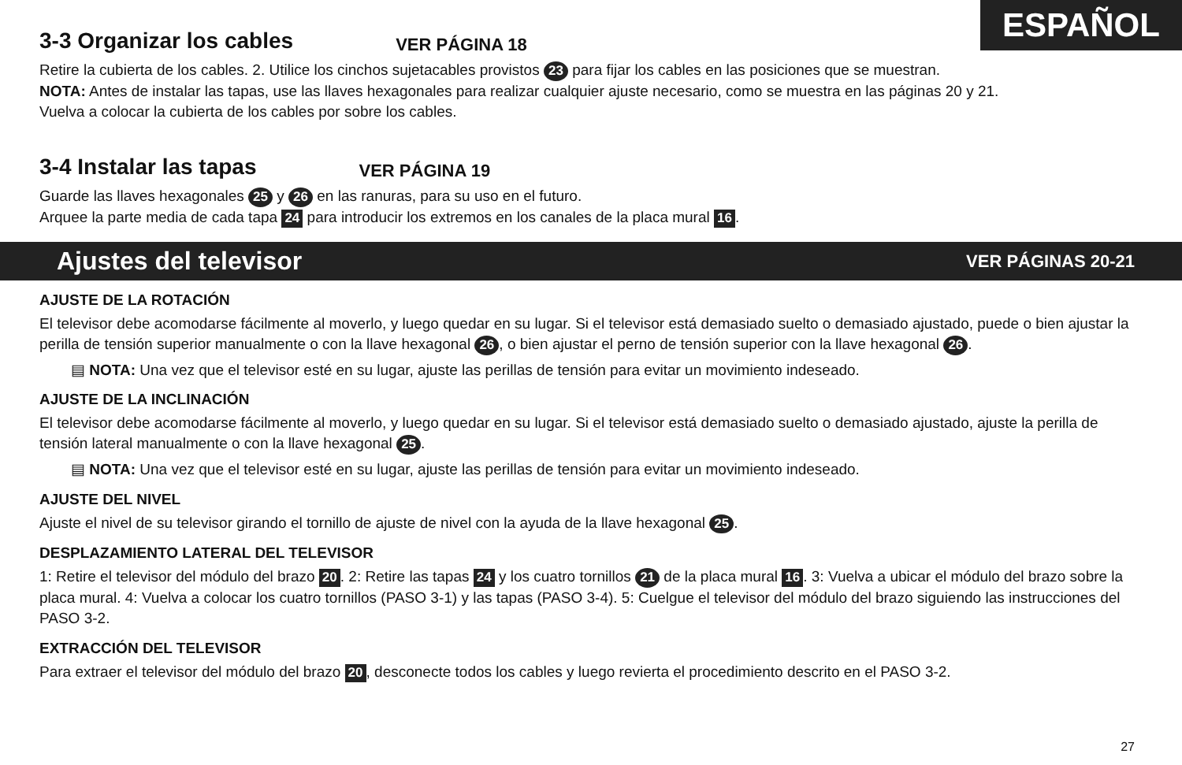ESPAÑOL
3-3 Organizar los cables VER PÁGINA 18
Retire la cubierta de los cables. 2. Utilice los cinchos sujetacables provistos 23 para fijar los cables en las posiciones que se muestran.
NOTA: Antes de instalar las tapas, use las llaves hexagonales para realizar cualquier ajuste necesario, como se muestra en las páginas 20 y 21.
Vuelva a colocar la cubierta de los cables por sobre los cables.
3-4 Instalar las tapas VER PÁGINA 19
Guarde las llaves hexagonales 25 y 26 en las ranuras, para su uso en el futuro.
Arquee la parte media de cada tapa 24 para introducir los extremos en los canales de la placa mural 16.
Ajustes del televisor VER PÁGINAS 20-21
AJUSTE DE LA ROTACIÓN
El televisor debe acomodarse fácilmente al moverlo, y luego quedar en su lugar. Si el televisor está demasiado suelto o demasiado ajustado, puede o bien ajustar la perilla de tensión superior manualmente o con la llave hexagonal 26, o bien ajustar el perno de tensión superior con la llave hexagonal 26.
▤ NOTA: Una vez que el televisor esté en su lugar, ajuste las perillas de tensión para evitar un movimiento indeseado.
AJUSTE DE LA INCLINACIÓN
El televisor debe acomodarse fácilmente al moverlo, y luego quedar en su lugar. Si el televisor está demasiado suelto o demasiado ajustado, ajuste la perilla de tensión lateral manualmente o con la llave hexagonal 25.
▤ NOTA: Una vez que el televisor esté en su lugar, ajuste las perillas de tensión para evitar un movimiento indeseado.
AJUSTE DEL NIVEL
Ajuste el nivel de su televisor girando el tornillo de ajuste de nivel con la ayuda de la llave hexagonal 25.
DESPLAZAMIENTO LATERAL DEL TELEVISOR
1: Retire el televisor del módulo del brazo 20. 2: Retire las tapas 24 y los cuatro tornillos 21 de la placa mural 16. 3: Vuelva a ubicar el módulo del brazo sobre la placa mural. 4: Vuelva a colocar los cuatro tornillos (PASO 3-1) y las tapas (PASO 3-4). 5: Cuelgue el televisor del módulo del brazo siguiendo las instrucciones del PASO 3-2.
EXTRACCIÓN DEL TELEVISOR
Para extraer el televisor del módulo del brazo 20, desconecte todos los cables y luego revierta el procedimiento descrito en el PASO 3-2.
27